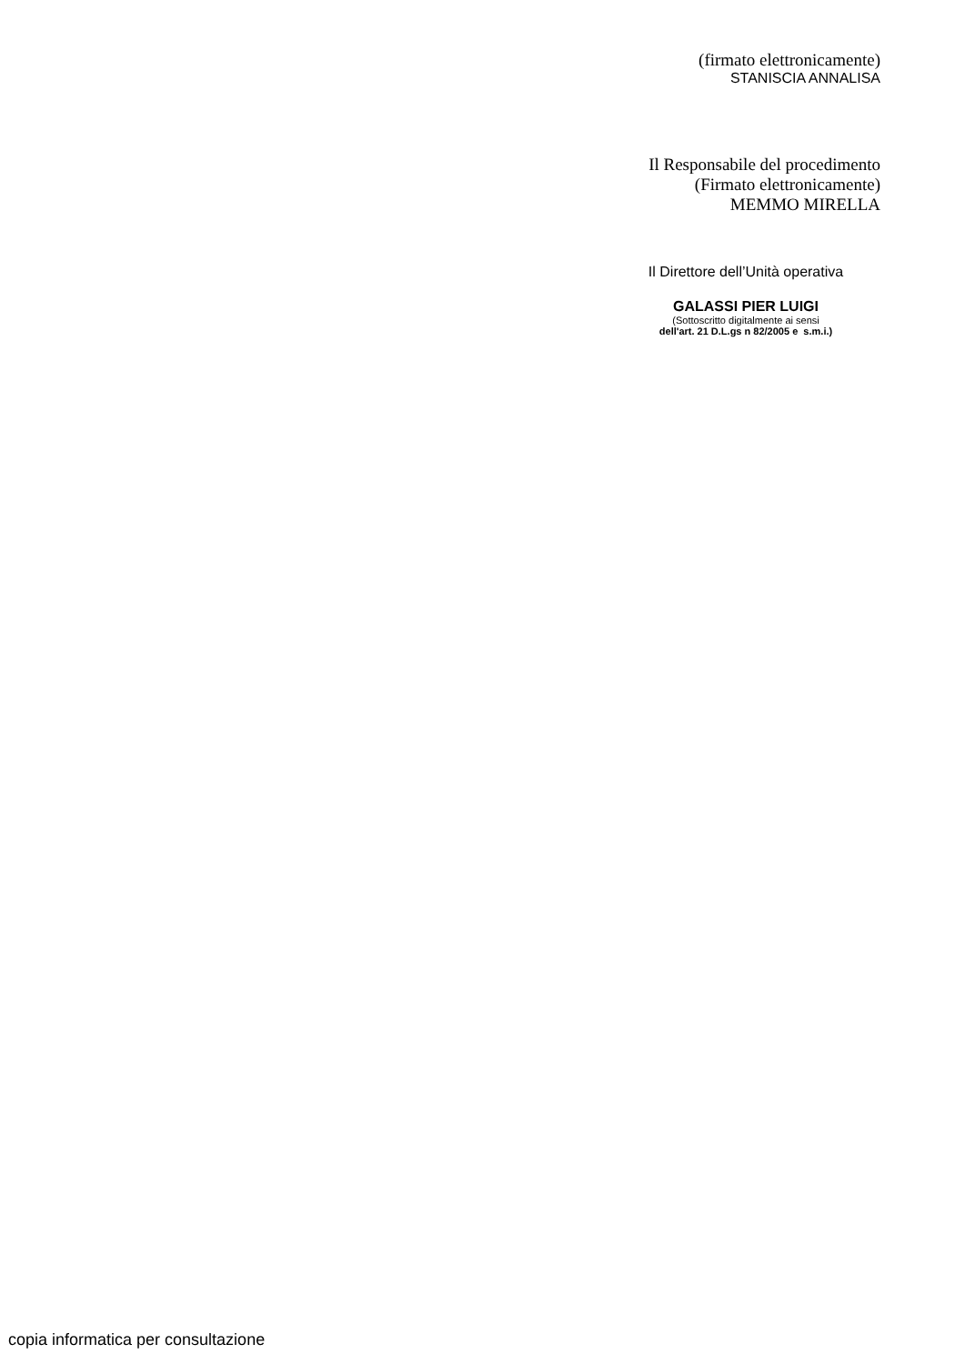(firmato elettronicamente)
STANISCIA ANNALISA
Il Responsabile del procedimento
(Firmato elettronicamente)
MEMMO MIRELLA
Il Direttore dell’Unità operativa
GALASSI PIER LUIGI
(Sottoscritto digitalmente ai sensi
dell'art. 21 D.L.gs n 82/2005 e s.m.i.)
copia informatica per consultazione